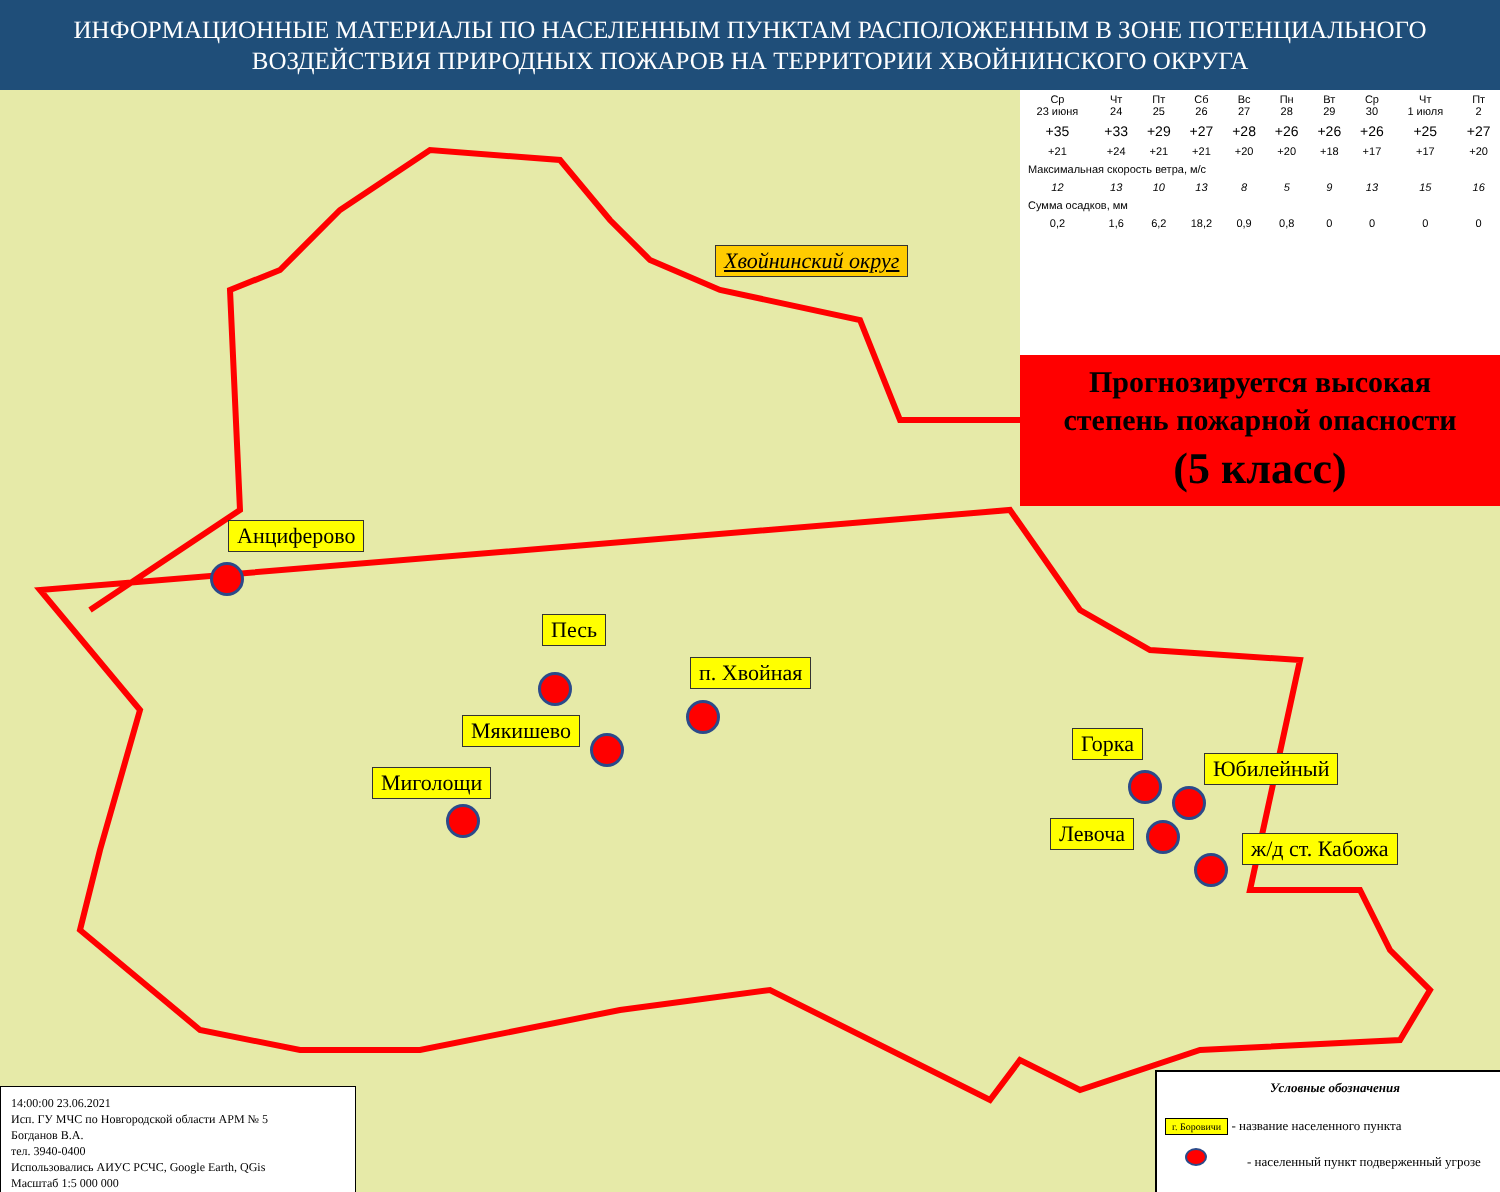ИНФОРМАЦИОННЫЕ МАТЕРИАЛЫ ПО НАСЕЛЕННЫМ ПУНКТАМ РАСПОЛОЖЕННЫМ В ЗОНЕ ПОТЕНЦИАЛЬНОГО ВОЗДЕЙСТВИЯ ПРИРОДНЫХ ПОЖАРОВ НА ТЕРРИТОРИИ ХВОЙНИНСКОГО ОКРУГА
Хвойнинский округ
Анциферово
Песь
п. Хвойная
Мякишево
Миголощи
Горка
Юбилейный
Левоча
ж/д ст. Кабожа
| Ср 23 июня | Чт 24 | Пт 25 | Сб 26 | Вс 27 | Пн 28 | Вт 29 | Ср 30 | Чт 1 июля | Пт 2 |
| +35 | +33 | +29 | +27 | +28 | +26 | +26 | +26 | +25 | +27 |
| +21 | +24 | +21 | +21 | +20 | +20 | +18 | +17 | +17 | +20 |
| Максимальная скорость ветра, м/с | | | | | | | | | |
| 12 | 13 | 10 | 13 | 8 | 5 | 9 | 13 | 15 | 16 |
| Сумма осадков, мм | | | | | | | | | |
| 0,2 | 1,6 | 6,2 | 18,2 | 0,9 | 0,8 | 0 | 0 | 0 | 0 |
Прогнозируется высокая
степень пожарной опасности
(5 класс)
14:00:00 23.06.2021
Исп. ГУ МЧС по Новгородской области АРМ № 5
Богданов В.А.
тел. 3940-0400
Использовались АИУС РСЧС, Google Earth, QGis
Масштаб 1:5 000 000
Условные обозначения
г. Боровичи - название населенного пункта
- населенный пункт подверженный угрозе